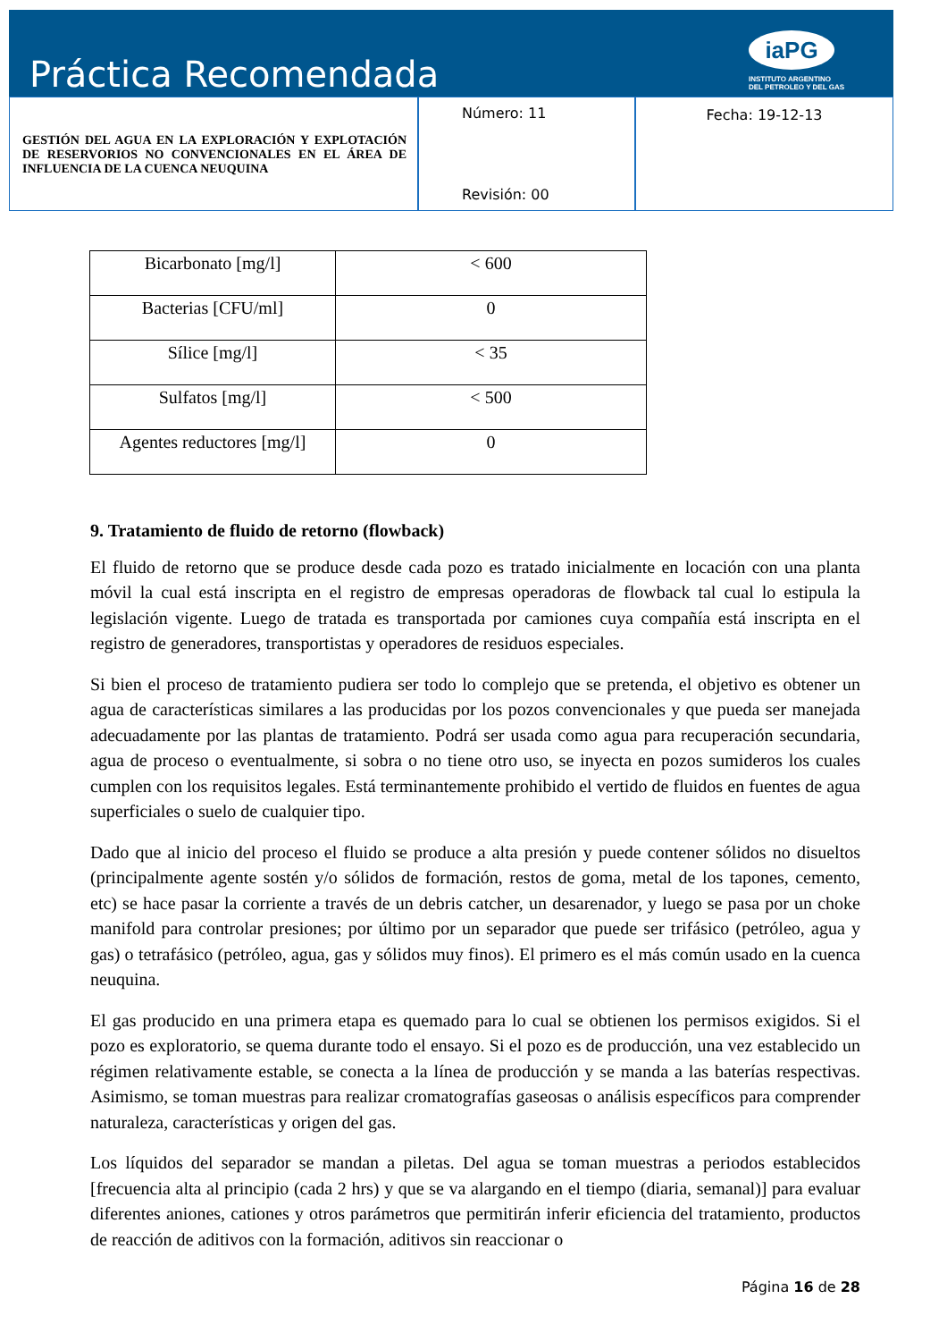Práctica Recomendada
iaPG
INSTITUTO ARGENTINO
DEL PETROLEO Y DEL GAS
GESTIÓN DEL AGUA EN LA EXPLORACIÓN Y EXPLOTACIÓN DE RESERVORIOS NO CONVENCIONALES EN EL ÁREA DE INFLUENCIA DE LA CUENCA NEUQUINA
Número: 11
Revisión: 00
Fecha: 19-12-13
| Bicarbonato [mg/l] | < 600 |
| Bacterias [CFU/ml] | 0 |
| Sílice [mg/l] | < 35 |
| Sulfatos [mg/l] | < 500 |
| Agentes reductores [mg/l] | 0 |
9. Tratamiento de fluido de retorno (flowback)
El fluido de retorno que se produce desde cada pozo es tratado inicialmente en locación con una planta móvil la cual está inscripta en el registro de empresas operadoras de flowback tal cual lo estipula la legislación vigente. Luego de tratada es transportada por camiones cuya compañía está inscripta en el registro de generadores, transportistas y operadores de residuos especiales.
Si bien el proceso de tratamiento pudiera ser todo lo complejo que se pretenda, el objetivo es obtener un agua de características similares a las producidas por los pozos convencionales y que pueda ser manejada adecuadamente por las plantas de tratamiento. Podrá ser usada como agua para recuperación secundaria, agua de proceso o eventualmente, si sobra o no tiene otro uso, se inyecta en pozos sumideros los cuales cumplen con los requisitos legales. Está terminantemente prohibido el vertido de fluidos en fuentes de agua superficiales o suelo de cualquier tipo.
Dado que al inicio del proceso el fluido se produce a alta presión y puede contener sólidos no disueltos (principalmente agente sostén y/o sólidos de formación, restos de goma, metal de los tapones, cemento, etc) se hace pasar la corriente a través de un debris catcher, un desarenador, y luego se pasa por un choke manifold para controlar presiones; por último por un separador que puede ser trifásico (petróleo, agua y gas) o tetrafásico (petróleo, agua, gas y sólidos muy finos). El primero es el más común usado en la cuenca neuquina.
El gas producido en una primera etapa es quemado para lo cual se obtienen los permisos exigidos. Si el pozo es exploratorio, se quema durante todo el ensayo. Si el pozo es de producción, una vez establecido un régimen relativamente estable, se conecta a la línea de producción y se manda a las baterías respectivas. Asimismo, se toman muestras para realizar cromatografías gaseosas o análisis específicos para comprender naturaleza, características y origen del gas.
Los líquidos del separador se mandan a piletas. Del agua se toman muestras a periodos establecidos [frecuencia alta al principio (cada 2 hrs) y que se va alargando en el tiempo (diaria, semanal)] para evaluar diferentes aniones, cationes y otros parámetros que permitirán inferir eficiencia del tratamiento, productos de reacción de aditivos con la formación, aditivos sin reaccionar o
Página 16 de 28